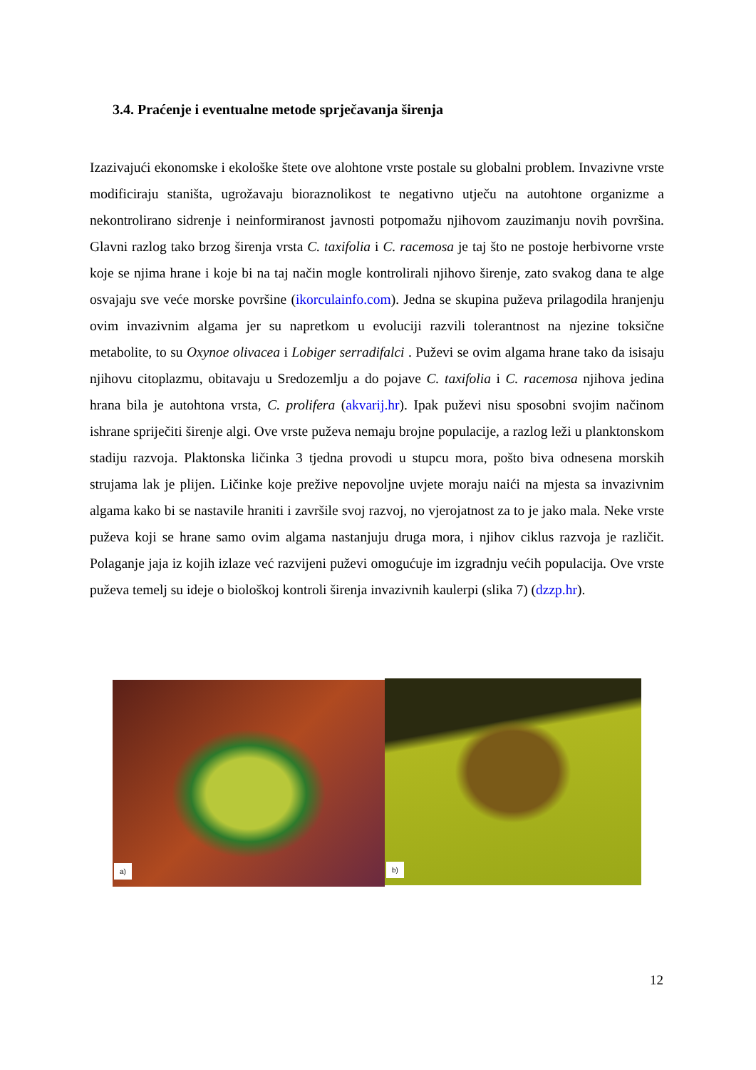3.4. Praćenje i eventualne metode sprječavanja širenja
Izazivajući ekonomske i ekološke štete ove alohtone vrste postale su globalni problem. Invazivne vrste modificiraju staništa, ugrožavaju bioraznolikost te negativno utječu na autohtone organizme a nekontrolirano sidrenje i neinformiranost javnosti potpomažu njihovom zauzimanju novih površina. Glavni razlog tako brzog širenja vrsta C. taxifolia i C. racemosa je taj što ne postoje herbivorne vrste koje se njima hrane i koje bi na taj način mogle kontrolirali njihovo širenje, zato svakog dana te alge osvajaju sve veće morske površine (ikorculainfo.com). Jedna se skupina puževa prilagodila hranjenju ovim invazivnim algama jer su napretkom u evoluciji razvili tolerantnost na njezine toksične metabolite, to su Oxynoe olivacea i Lobiger serradifalci . Puževi se ovim algama hrane tako da isisaju njihovu citoplazmu, obitavaju u Sredozemlju a do pojave C. taxifolia i C. racemosa njihova jedina hrana bila je autohtona vrsta, C. prolifera (akvarij.hr). Ipak puževi nisu sposobni svojim načinom ishrane spriječiti širenje algi. Ove vrste puževa nemaju brojne populacije, a razlog leži u planktonskom stadiju razvoja. Plaktonska ličinka 3 tjedna provodi u stupcu mora, pošto biva odnesena morskih strujama lak je plijen. Ličinke koje prežive nepovoljne uvjete moraju naići na mjesta sa invazivnim algama kako bi se nastavile hraniti i završile svoj razvoj, no vjerojatnost za to je jako mala. Neke vrste puževa koji se hrane samo ovim algama nastanjuju druga mora, i njihov ciklus razvoja je različit. Polaganje jaja iz kojih izlaze već razvijeni puževi omogućuje im izgradnju većih populacija. Ove vrste puževa temelj su ideje o biološkoj kontroli širenja invazivnih kaulerpi (slika 7) (dzzp.hr).
a)
b)
12